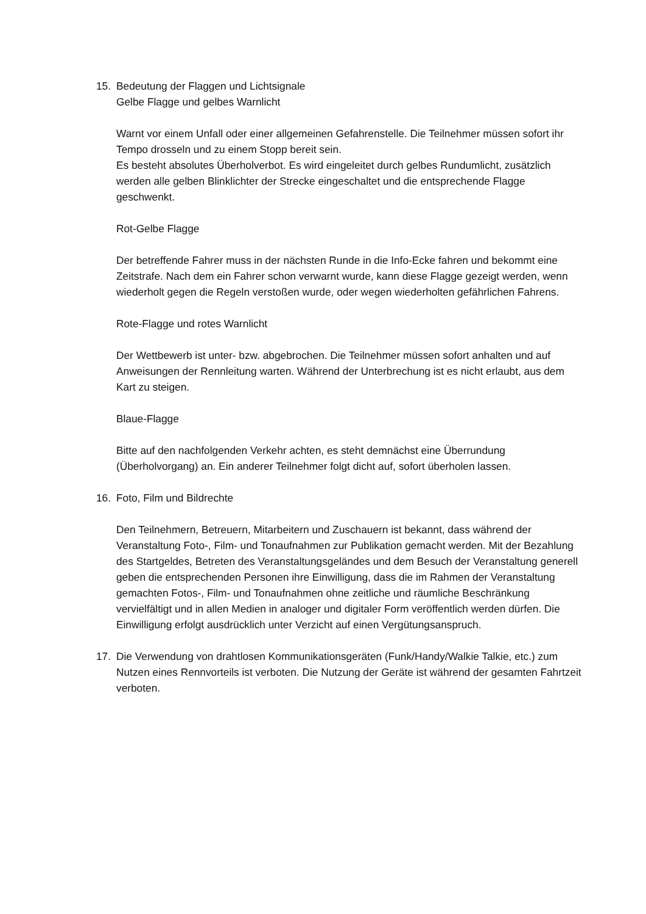15. Bedeutung der Flaggen und Lichtsignale
Gelbe Flagge und gelbes Warnlicht
Warnt vor einem Unfall oder einer allgemeinen Gefahrenstelle. Die Teilnehmer müssen sofort ihr Tempo drosseln und zu einem Stopp bereit sein.
Es besteht absolutes Überholverbot. Es wird eingeleitet durch gelbes Rundumlicht, zusätzlich werden alle gelben Blinklichter der Strecke eingeschaltet und die entsprechende Flagge geschwenkt.
Rot-Gelbe Flagge
Der betreffende Fahrer muss in der nächsten Runde in die Info-Ecke fahren und bekommt eine Zeitstrafe. Nach dem ein Fahrer schon verwarnt wurde, kann diese Flagge gezeigt werden, wenn wiederholt gegen die Regeln verstoßen wurde, oder wegen wiederholten gefährlichen Fahrens.
Rote-Flagge und rotes Warnlicht
Der Wettbewerb ist unter- bzw. abgebrochen. Die Teilnehmer müssen sofort anhalten und auf Anweisungen der Rennleitung warten. Während der Unterbrechung ist es nicht erlaubt, aus dem Kart zu steigen.
Blaue-Flagge
Bitte auf den nachfolgenden Verkehr achten, es steht demnächst eine Überrundung (Überholvorgang) an. Ein anderer Teilnehmer folgt dicht auf, sofort überholen lassen.
16. Foto, Film und Bildrechte
Den Teilnehmern, Betreuern, Mitarbeitern und Zuschauern ist bekannt, dass während der Veranstaltung Foto-, Film- und Tonaufnahmen zur Publikation gemacht werden. Mit der Bezahlung des Startgeldes, Betreten des Veranstaltungsgeländes und dem Besuch der Veranstaltung generell geben die entsprechenden Personen ihre Einwilligung, dass die im Rahmen der Veranstaltung gemachten Fotos-, Film- und Tonaufnahmen ohne zeitliche und räumliche Beschränkung vervielfältigt und in allen Medien in analoger und digitaler Form veröffentlich werden dürfen. Die Einwilligung erfolgt ausdrücklich unter Verzicht auf einen Vergütungsanspruch.
17. Die Verwendung von drahtlosen Kommunikationsgeräten (Funk/Handy/Walkie Talkie, etc.) zum Nutzen eines Rennvorteils ist verboten. Die Nutzung der Geräte ist während der gesamten Fahrtzeit verboten.